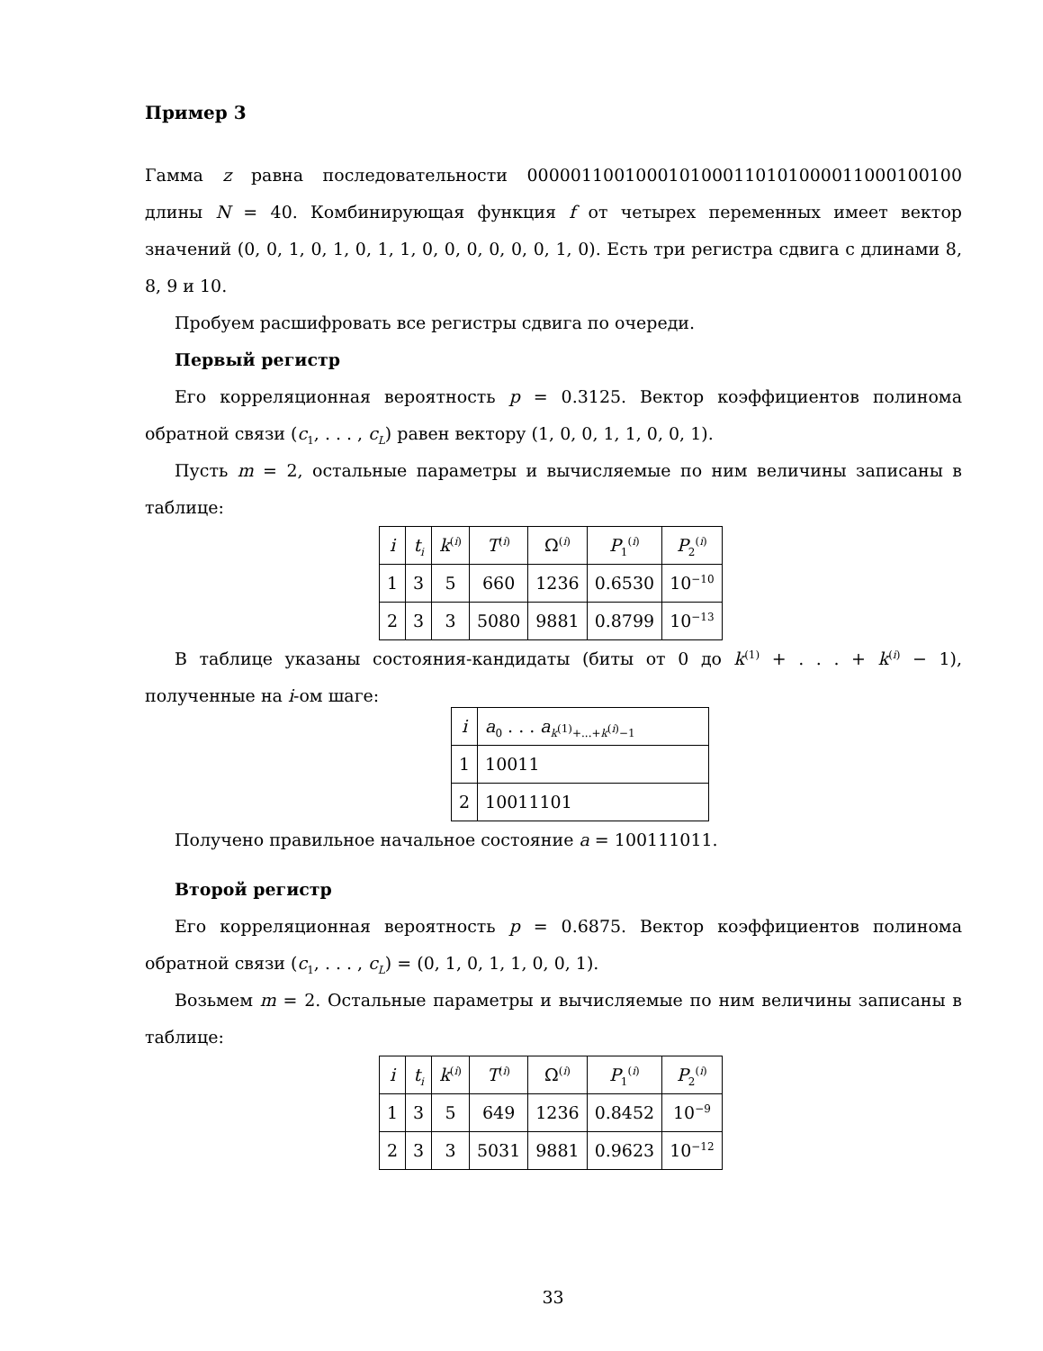Пример 3
Гамма z равна последовательности 0000011001000101000110101000011000100100 длины N = 40. Комбинирующая функция f от четырех переменных имеет вектор значений (0, 0, 1, 0, 1, 0, 1, 1, 0, 0, 0, 0, 0, 0, 1, 0). Есть три регистра сдвига с длинами 8, 8, 9 и 10.
Пробуем расшифровать все регистры сдвига по очереди.
Первый регистр
Его корреляционная вероятность p = 0.3125. Вектор коэффициентов полинома обратной связи (c<sub>1</sub>, . . . , c<sub>L</sub>) равен вектору (1, 0, 0, 1, 1, 0, 0, 1).
Пусть m = 2, остальные параметры и вычисляемые по ним величины записаны в таблице:
| i | t<sub>i</sub> | k<sup>(i)</sup> | T<sup>(i)</sup> | Ω<sup>(i)</sup> | P<sub>1</sub><sup>(i)</sup> | P<sub>2</sub><sup>(i)</sup> |
| --- | --- | --- | --- | --- | --- | --- |
| 1 | 3 | 5 | 660 | 1236 | 0.6530 | 10<sup>−10</sup> |
| 2 | 3 | 3 | 5080 | 9881 | 0.8799 | 10<sup>−13</sup> |
В таблице указаны состояния-кандидаты (биты от 0 до k<sup>(1)</sup> + . . . + k<sup>(i)</sup> − 1), полученные на i-ом шаге:
| i | a<sub>0</sub> . . . a<sub>k<sup>(1)</sup>+...+k<sup>(i)</sup>−1</sub> |
| --- | --- |
| 1 | 10011 |
| 2 | 10011101 |
Получено правильное начальное состояние a = 100111011.
Второй регистр
Его корреляционная вероятность p = 0.6875. Вектор коэффициентов полинома обратной связи (c<sub>1</sub>, . . . , c<sub>L</sub>) = (0, 1, 0, 1, 1, 0, 0, 1).
Возьмем m = 2. Остальные параметры и вычисляемые по ним величины записаны в таблице:
| i | t<sub>i</sub> | k<sup>(i)</sup> | T<sup>(i)</sup> | Ω<sup>(i)</sup> | P<sub>1</sub><sup>(i)</sup> | P<sub>2</sub><sup>(i)</sup> |
| --- | --- | --- | --- | --- | --- | --- |
| 1 | 3 | 5 | 649 | 1236 | 0.8452 | 10<sup>−9</sup> |
| 2 | 3 | 3 | 5031 | 9881 | 0.9623 | 10<sup>−12</sup> |
33